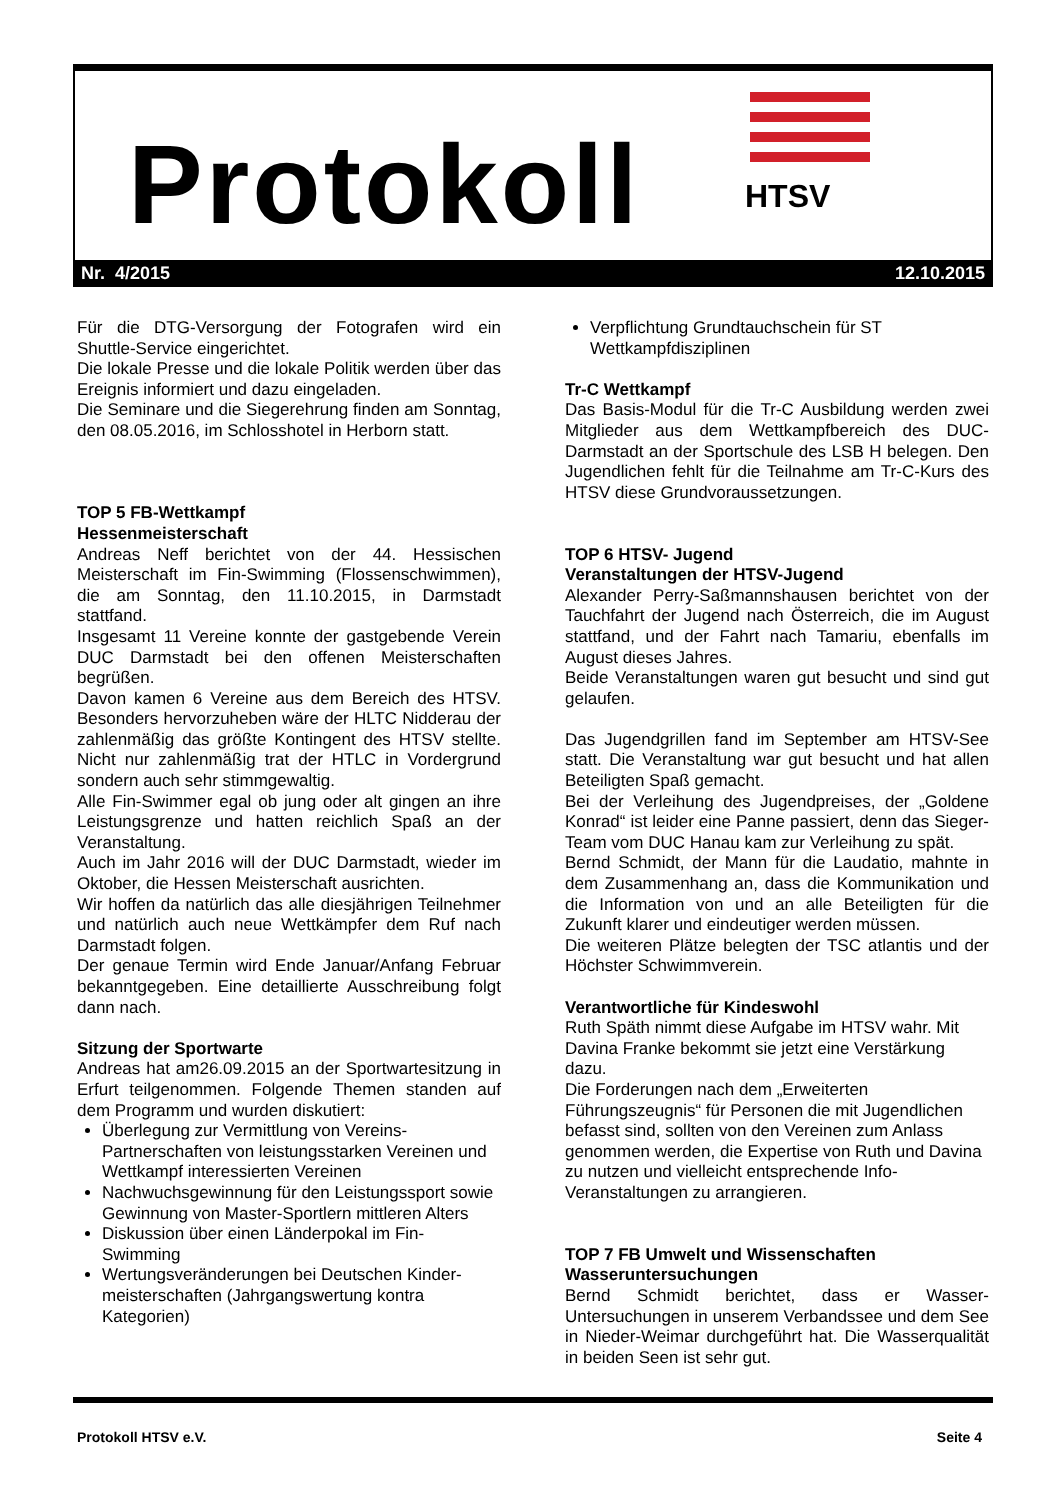Protokoll HTSV
Nr. 4/2015 12.10.2015
Für die DTG-Versorgung der Fotografen wird ein Shuttle-Service eingerichtet.
Die lokale Presse und die lokale Politik werden über das Ereignis informiert und dazu eingeladen.
Die Seminare und die Siegerehrung finden am Sonntag, den 08.05.2016, im Schlosshotel in Herborn statt.
TOP 5 FB-Wettkampf
Hessenmeisterschaft
Andreas Neff berichtet von der 44. Hessischen Meisterschaft im Fin-Swimming (Flossenschwimmen), die am Sonntag, den 11.10.2015, in Darmstadt stattfand.
Insgesamt 11 Vereine konnte der gastgebende Verein DUC Darmstadt bei den offenen Meisterschaften begrüßen.
Davon kamen 6 Vereine aus dem Bereich des HTSV. Besonders hervorzuheben wäre der HLTC Nidderau der zahlenmäßig das größte Kontingent des HTSV stellte. Nicht nur zahlenmäßig trat der HTLC in Vordergrund sondern auch sehr stimmgewaltig.
Alle Fin-Swimmer egal ob jung oder alt gingen an ihre Leistungsgrenze und hatten reichlich Spaß an der Veranstaltung.
Auch im Jahr 2016 will der DUC Darmstadt, wieder im Oktober, die Hessen Meisterschaft ausrichten.
Wir hoffen da natürlich das alle diesjährigen Teilnehmer und natürlich auch neue Wettkämpfer dem Ruf nach Darmstadt folgen.
Der genaue Termin wird Ende Januar/Anfang Februar bekanntgegeben. Eine detaillierte Ausschreibung folgt dann nach.
Sitzung der Sportwarte
Andreas hat am26.09.2015 an der Sportwartesitzung in Erfurt teilgenommen. Folgende Themen standen auf dem Programm und wurden diskutiert:
Überlegung zur Vermittlung von Vereins-Partnerschaften von leistungsstarken Vereinen und Wettkampf interessierten Vereinen
Nachwuchsgewinnung für den Leistungssport sowie Gewinnung von Master-Sportlern mittleren Alters
Diskussion über einen Länderpokal im Fin-Swimming
Wertungsveränderungen bei Deutschen Kinder-meisterschaften (Jahrgangswertung kontra Kategorien)
Verpflichtung Grundtauchschein für ST Wettkampfdisziplinen
Tr-C Wettkampf
Das Basis-Modul für die Tr-C Ausbildung werden zwei Mitglieder aus dem Wettkampfbereich des DUC-Darmstadt an der Sportschule des LSB H belegen. Den Jugendlichen fehlt für die Teilnahme am Tr-C-Kurs des HTSV diese Grundvoraussetzungen.
TOP 6 HTSV- Jugend
Veranstaltungen der HTSV-Jugend
Alexander Perry-Saßmannshausen berichtet von der Tauchfahrt der Jugend nach Österreich, die im August stattfand, und der Fahrt nach Tamariu, ebenfalls im August dieses Jahres.
Beide Veranstaltungen waren gut besucht und sind gut gelaufen.
Das Jugendgrillen fand im September am HTSV-See statt. Die Veranstaltung war gut besucht und hat allen Beteiligten Spaß gemacht.
Bei der Verleihung des Jugendpreises, der „Goldene Konrad“ ist leider eine Panne passiert, denn das Sieger-Team vom DUC Hanau kam zur Verleihung zu spät.
Bernd Schmidt, der Mann für die Laudatio, mahnte in dem Zusammenhang an, dass die Kommunikation und die Information von und an alle Beteiligten für die Zukunft klarer und eindeutiger werden müssen.
Die weiteren Plätze belegten der TSC atlantis und der Höchster Schwimmverein.
Verantwortliche für Kindeswohl
Ruth Späth nimmt diese Aufgabe im HTSV wahr. Mit Davina Franke bekommt sie jetzt eine Verstärkung dazu.
Die Forderungen nach dem „Erweiterten Führungszeugnis“ für Personen die mit Jugendlichen befasst sind, sollten von den Vereinen zum Anlass genommen werden, die Expertise von Ruth und Davina zu nutzen und vielleicht entsprechende Info-Veranstaltungen zu arrangieren.
TOP 7 FB Umwelt und Wissenschaften
Wasseruntersuchungen
Bernd Schmidt berichtet, dass er Wasser-Untersuchungen in unserem Verbandssee und dem See in Nieder-Weimar durchgeführt hat. Die Wasserqualität in beiden Seen ist sehr gut.
Protokoll HTSV e.V. Seite 4